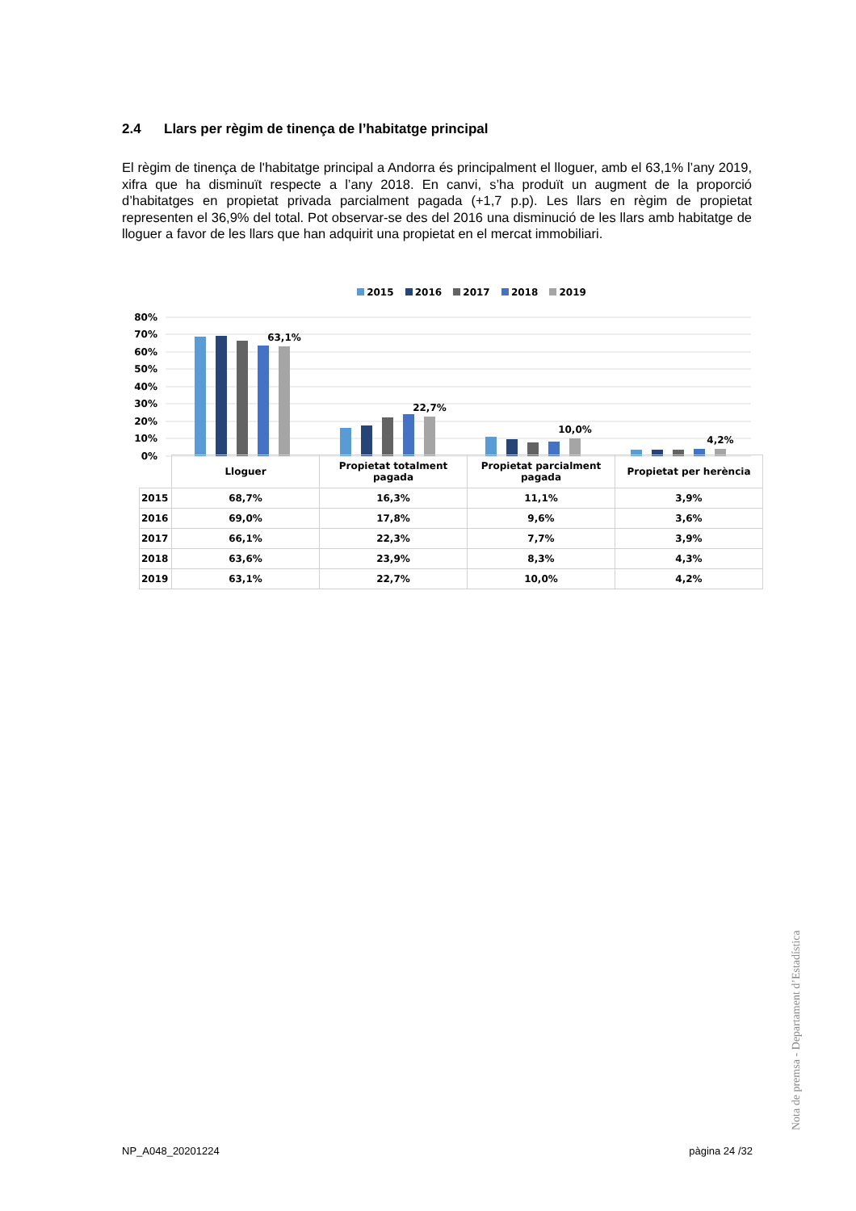2.4 Llars per règim de tinença de l’habitatge principal
El règim de tinença de l'habitatge principal a Andorra és principalment el lloguer, amb el 63,1% l’any 2019, xifra que ha disminuït respecte a l’any 2018. En canvi, s’ha produït un augment de la proporció d’habitatges en propietat privada parcialment pagada (+1,7 p.p). Les llars en règim de propietat representen el 36,9% del total. Pot observar-se des del 2016 una disminució de les llars amb habitatge de lloguer a favor de les llars que han adquirit una propietat en el mercat immobiliari.
2015 2016 2017 2018 2019
80%
70%
60%
50%
40%
30%
20%
10%
0%
63,1%
22,7%
10,0%
4,2%
| | Lloguer | Propietat totalment pagada | Propietat parcialment pagada | Propietat per herència |
| 2015 | 68,7% | 16,3% | 11,1% | 3,9% |
| 2016 | 69,0% | 17,8% | 9,6% | 3,6% |
| 2017 | 66,1% | 22,3% | 7,7% | 3,9% |
| 2018 | 63,6% | 23,9% | 8,3% | 4,3% |
| 2019 | 63,1% | 22,7% | 10,0% | 4,2% |
Nota de premsa - Departament d’Estadística
NP_A048_20201224 pàgina 24 /32